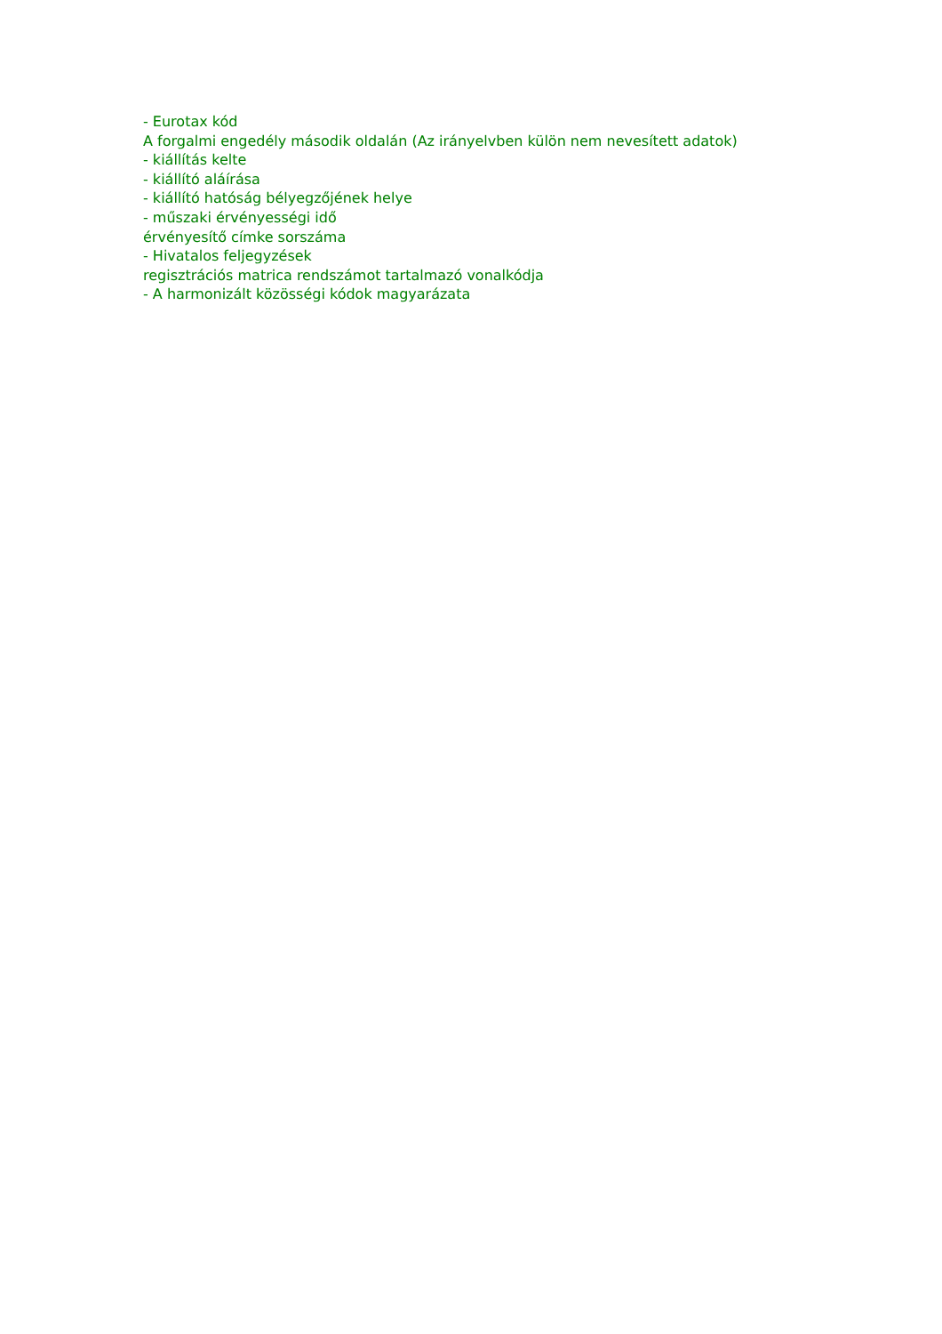- Eurotax kód
A forgalmi engedély második oldalán (Az irányelvben külön nem nevesített adatok)
- kiállítás kelte
- kiállító aláírása
- kiállító hatóság bélyegzőjének helye
- műszaki érvényességi idő
érvényesítő címke sorszáma
- Hivatalos feljegyzések
regisztrációs matrica rendszámot tartalmazó vonalkódja
- A harmonizált közösségi kódok magyarázata